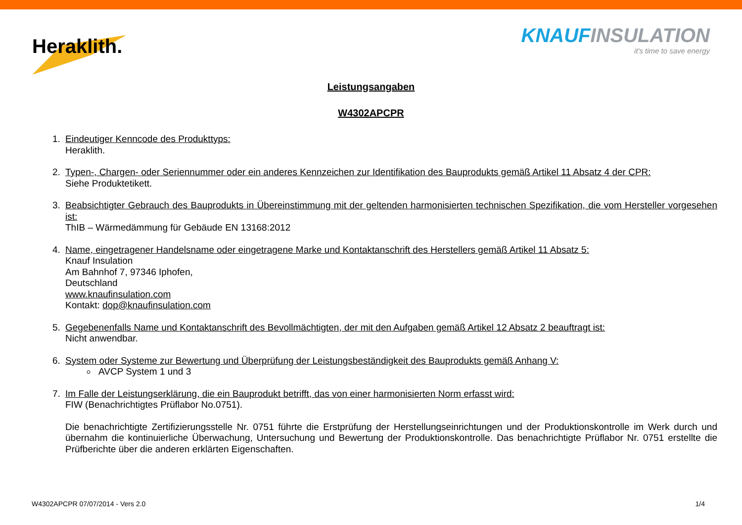Heraklith.
KNAUF INSULATION
it's time to save energy
Leistungsangaben
W4302APCPR
1. Eindeutiger Kenncode des Produkttyps:
Heraklith.
2. Typen-, Chargen- oder Seriennummer oder ein anderes Kennzeichen zur Identifikation des Bauprodukts gemäß Artikel 11 Absatz 4 der CPR:
Siehe Produktetikett.
3. Beabsichtigter Gebrauch des Bauprodukts in Übereinstimmung mit der geltenden harmonisierten technischen Spezifikation, die vom Hersteller vorgesehen ist:
ThIB – Wärmedämmung für Gebäude EN 13168:2012
4. Name, eingetragener Handelsname oder eingetragene Marke und Kontaktanschrift des Herstellers gemäß Artikel 11 Absatz 5:
Knauf Insulation
Am Bahnhof 7, 97346 Iphofen,
Deutschland
www.knaufinsulation.com
Kontakt: dop@knaufinsulation.com
5. Gegebenenfalls Name und Kontaktanschrift des Bevollmächtigten, der mit den Aufgaben gemäß Artikel 12 Absatz 2 beauftragt ist:
Nicht anwendbar.
6. System oder Systeme zur Bewertung und Überprüfung der Leistungsbeständigkeit des Bauprodukts gemäß Anhang V:
AVCP System 1 und 3
7. Im Falle der Leistungserklärung, die ein Bauprodukt betrifft, das von einer harmonisierten Norm erfasst wird:
FIW (Benachrichtigtes Prüflabor No.0751).
Die benachrichtigte Zertifizierungsstelle Nr. 0751 führte die Erstprüfung der Herstellungseinrichtungen und der Produktionskontrolle im Werk durch und übernahm die kontinuierliche Überwachung, Untersuchung und Bewertung der Produktionskontrolle. Das benachrichtigte Prüflabor Nr. 0751 erstellte die Prüfberichte über die anderen erklärten Eigenschaften.
W4302APCPR 07/07/2014 - Vers 2.0 1/4